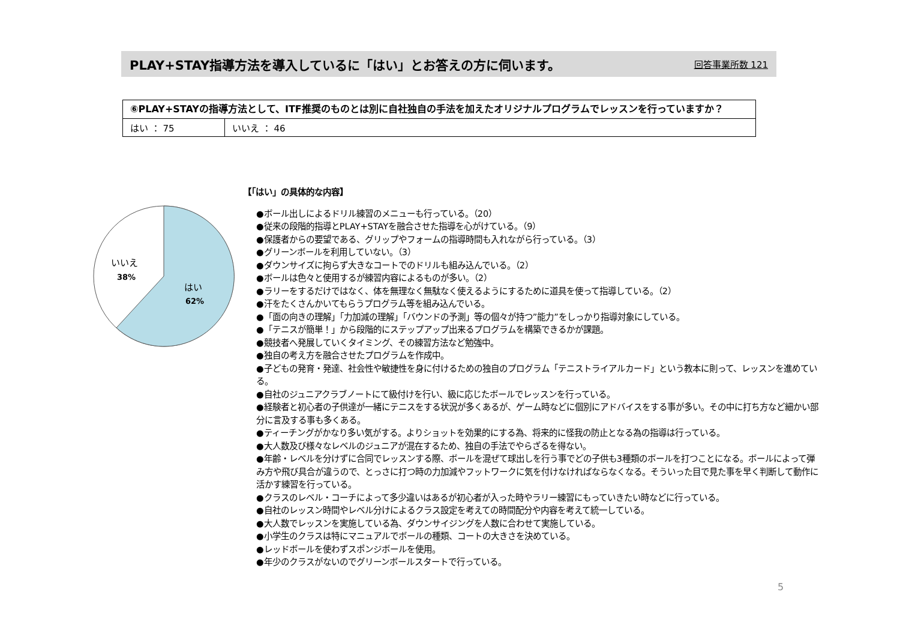PLAY+STAY指導方法を導入しているに「はい」とお答えの方に伺います。
回答事業所数 121
| ⑥PLAY+STAYの指導方法として、ITF推奨のものとは別に自社独自の手法を加えたオリジナルプログラムでレッスンを行っていますか？ | |
| はい ： 75 | いいえ ： 46 |
いいえ
38%
はい
62%
【「はい」の具体的な内容】
●ボール出しによるドリル練習のメニューも行っている。（20）
●従来の段階的指導とPLAY+STAYを融合させた指導を心がけている。（9）
●保護者からの要望である、グリップやフォームの指導時間も入れながら行っている。（3）
●グリーンボールを利用していない。（3）
●ダウンサイズに拘らず大きなコートでのドリルも組み込んでいる。（2）
●ボールは色々と使用するが練習内容によるものが多い。（2）
●ラリーをするだけではなく、体を無理なく無駄なく使えるようにするために道具を使って指導している。（2）
●汗をたくさんかいてもらうプログラム等を組み込んでいる。
●「面の向きの理解」「力加減の理解」「バウンドの予測」等の個々が持つ”能力”をしっかり指導対象にしている。
●「テニスが簡単！」から段階的にステップアップ出来るプログラムを構築できるかが課題。
●競技者へ発展していくタイミング、その練習方法など勉強中。
●独自の考え方を融合させたプログラムを作成中。
●子どもの発育・発達、社会性や敏捷性を身に付けるための独自のプログラム「テニストライアルカード」という教本に則って、レッスンを進めている。
●自社のジュニアクラブノートにて級付けを行い、級に応じたボールでレッスンを行っている。
●経験者と初心者の子供達が一緒にテニスをする状況が多くあるが、ゲーム時などに個別にアドバイスをする事が多い。その中に打ち方など細かい部分に言及する事も多くある。
●ティーチングがかなり多い気がする。よりショットを効果的にする為、将来的に怪我の防止となる為の指導は行っている。
●大人数及び様々なレベルのジュニアが混在するため、独自の手法でやらざるを得ない。
●年齢・レベルを分けずに合同でレッスンする際、ボールを混ぜて球出しを行う事でどの子供も3種類のボールを打つことになる。ボールによって弾み方や飛び具合が違うので、とっさに打つ時の力加減やフットワークに気を付けなければならなくなる。そういった目で見た事を早く判断して動作に活かす練習を行っている。
●クラスのレベル・コーチによって多少違いはあるが初心者が入った時やラリー練習にもっていきたい時などに行っている。
●自社のレッスン時間やレベル分けによるクラス設定を考えての時間配分や内容を考えて統一している。
●大人数でレッスンを実施している為、ダウンサイジングを人数に合わせて実施している。
●小学生のクラスは特にマニュアルでボールの種類、コートの大きさを決めている。
●レッドボールを使わずスポンジボールを使用。
●年少のクラスがないのでグリーンボールスタートで行っている。
5